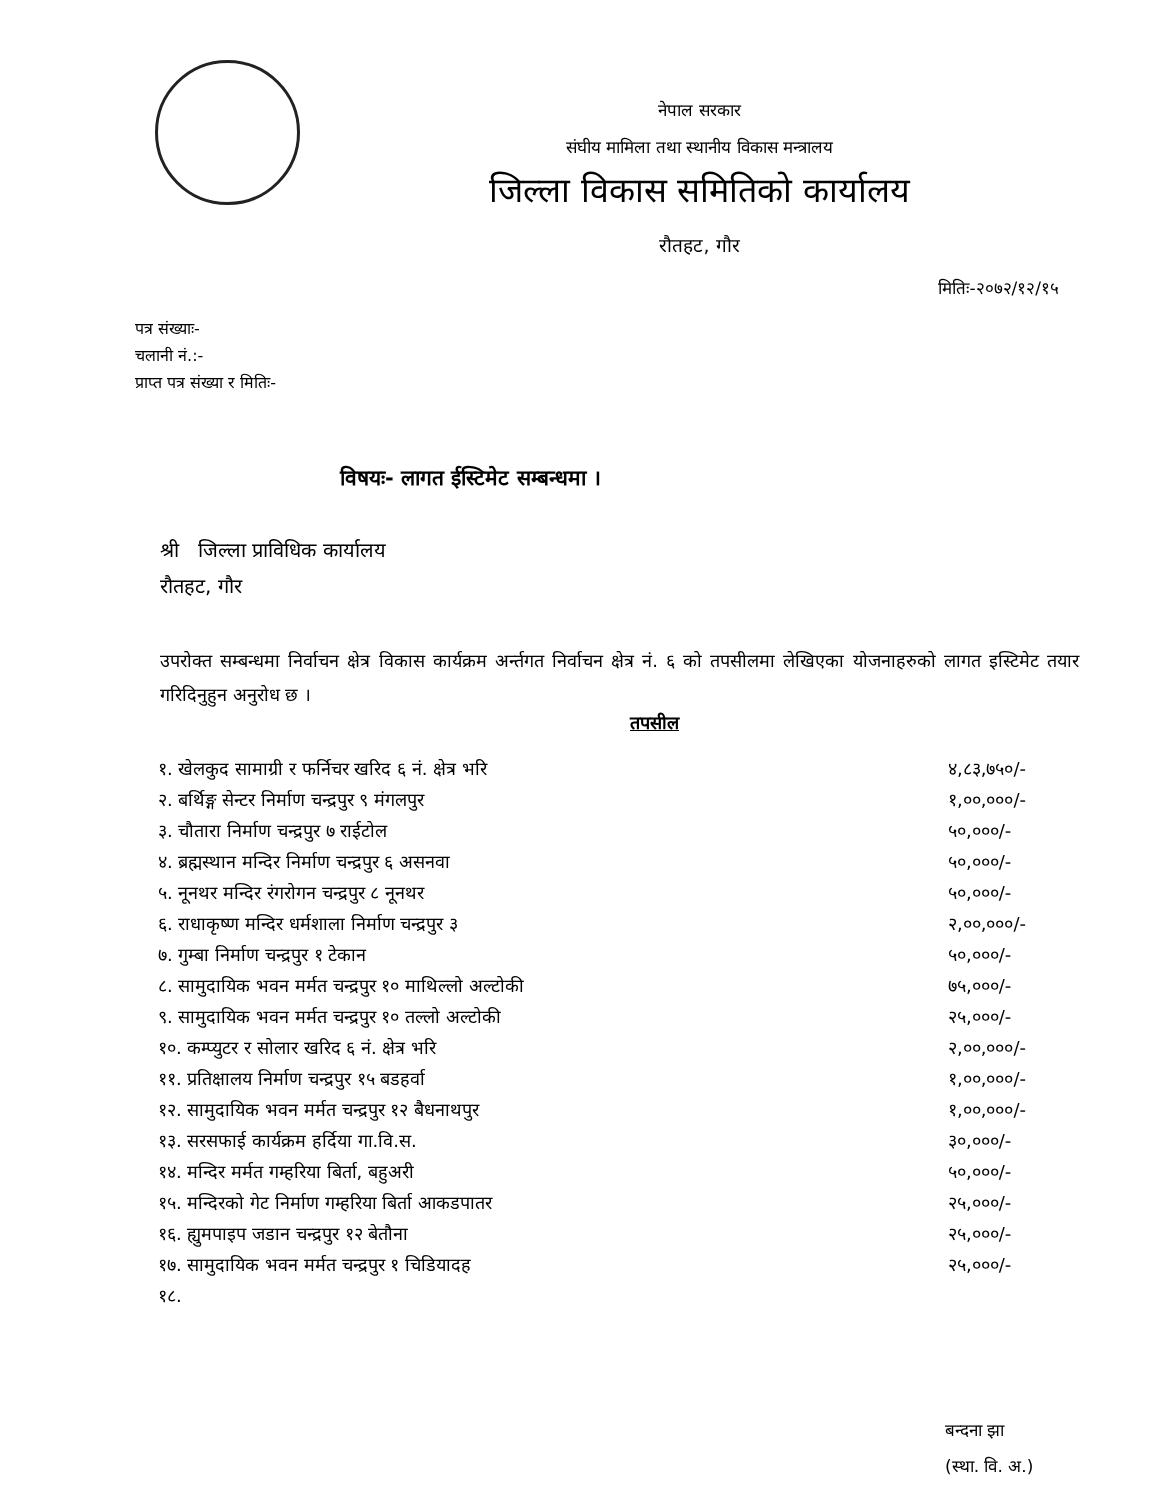नेपाल सरकार
संघीय मामिला तथा स्थानीय विकास मन्त्रालय
जिल्ला विकास समितिको कार्यालय
रौतहट, गौर
मितिः-२०७२/१२/१५
पत्र संख्याः-
चलानी नं.:-
प्राप्त पत्र संख्या र मितिः-
विषयः- लागत ईस्टिमेट सम्बन्धमा ।
श्री जिल्ला प्राविधिक कार्यालय
रौतहट, गौर
उपरोक्त सम्बन्धमा निर्वाचन क्षेत्र विकास कार्यक्रम अर्न्तगत निर्वाचन क्षेत्र नं. ६ को तपसीलमा लेखिएका योजनाहरुको लागत इस्टिमेट तयार गरिदिनुहुन अनुरोध छ ।
तपसील
| १. खेलकुद सामाग्री र फर्निचर खरिद ६ नं. क्षेत्र भरि | ४,८३,७५०/- |
| २. बर्थिङ्ग सेन्टर निर्माण चन्द्रपुर ९ मंगलपुर | १,००,०००/- |
| ३. चौतारा निर्माण चन्द्रपुर ७ राईटोल | ५०,०००/- |
| ४. ब्रह्मस्थान मन्दिर निर्माण चन्द्रपुर ६ असनवा | ५०,०००/- |
| ५. नूनथर मन्दिर रंगरोगन चन्द्रपुर ८ नूनथर | ५०,०००/- |
| ६. राधाकृष्ण मन्दिर धर्मशाला निर्माण चन्द्रपुर ३ | २,००,०००/- |
| ७. गुम्बा निर्माण चन्द्रपुर १ टेकान | ५०,०००/- |
| ८. सामुदायिक भवन मर्मत चन्द्रपुर १० माथिल्लो अल्टोकी | ७५,०००/- |
| ९. सामुदायिक भवन मर्मत चन्द्रपुर १० तल्लो अल्टोकी | २५,०००/- |
| १०. कम्प्युटर र सोलार खरिद ६ नं. क्षेत्र भरि | २,००,०००/- |
| ११. प्रतिक्षालय निर्माण चन्द्रपुर १५ बडहर्वा | १,००,०००/- |
| १२. सामुदायिक भवन मर्मत चन्द्रपुर १२ बैधनाथपुर | १,००,०००/- |
| १३. सरसफाई कार्यक्रम हर्दिया गा.वि.स. | ३०,०००/- |
| १४. मन्दिर मर्मत गम्हरिया बिर्ता, बहुअरी | ५०,०००/- |
| १५. मन्दिरको गेट निर्माण गम्हरिया बिर्ता आकडपातर | २५,०००/- |
| १६. ह्युमपाइप जडान चन्द्रपुर १२ बेतौना | २५,०००/- |
| १७. सामुदायिक भवन मर्मत चन्द्रपुर १ चिडियादह | २५,०००/- |
| १८. | |
बन्दना झा
(स्था. वि. अ.)